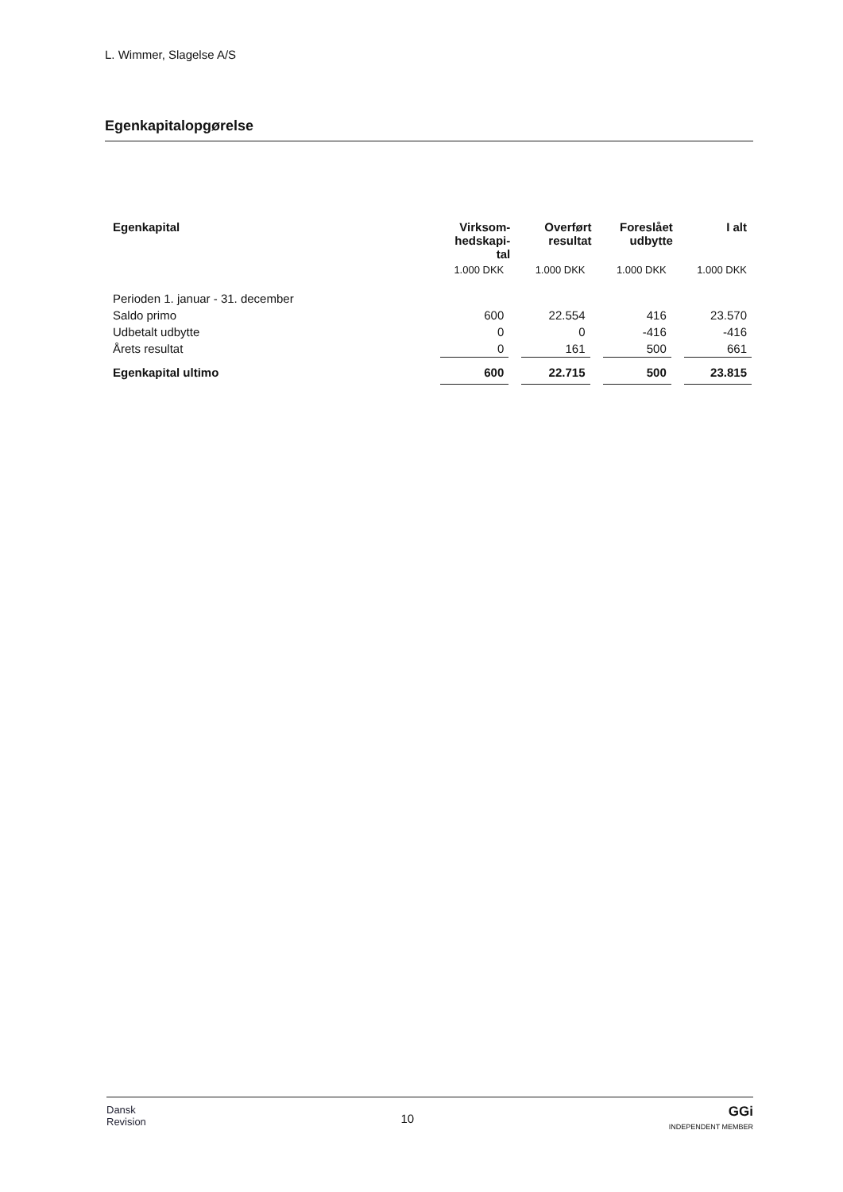L. Wimmer, Slagelse A/S
Egenkapitalopgørelse
| Egenkapital | Virksom- hedskapi- tal | Overført resultat | Foreslået udbytte | I alt |
| --- | --- | --- | --- | --- |
| | 1.000 DKK | 1.000 DKK | 1.000 DKK | 1.000 DKK |
| Perioden 1. januar - 31. december | | | | |
| Saldo primo | 600 | 22.554 | 416 | 23.570 |
| Udbetalt udbytte | 0 | 0 | -416 | -416 |
| Årets resultat | 0 | 161 | 500 | 661 |
| Egenkapital ultimo | 600 | 22.715 | 500 | 23.815 |
Dansk
Revision
10
GGi
INDEPENDENT MEMBER